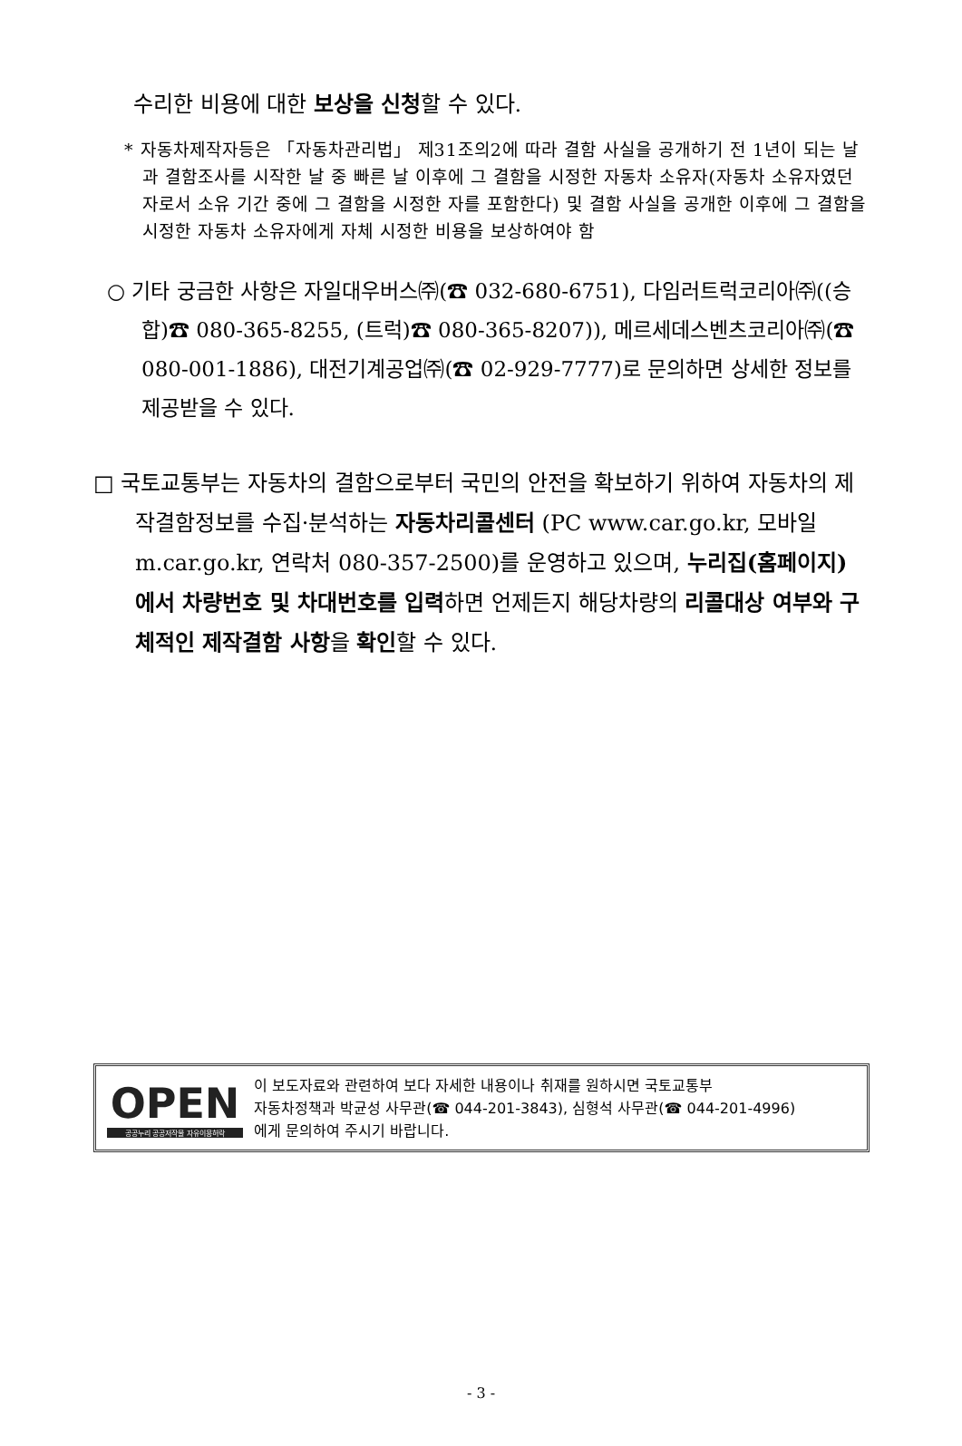수리한 비용에 대한 보상을 신청할 수 있다.
* 자동차제작자등은 「자동차관리법」 제31조의2에 따라 결함 사실을 공개하기 전 1년이 되는 날과 결함조사를 시작한 날 중 빠른 날 이후에 그 결함을 시정한 자동차 소유자(자동차 소유자였던 자로서 소유 기간 중에 그 결함을 시정한 자를 포함한다) 및 결함 사실을 공개한 이후에 그 결함을 시정한 자동차 소유자에게 자체 시정한 비용을 보상하여야 함
○ 기타 궁금한 사항은 자일대우버스㈜(☎ 032-680-6751), 다임러트럭코리아㈜((승합)☎ 080-365-8255, (트럭)☎ 080-365-8207)), 메르세데스벤츠코리아㈜(☎ 080-001-1886), 대전기계공업㈜(☎ 02-929-7777)로 문의하면 상세한 정보를 제공받을 수 있다.
□ 국토교통부는 자동차의 결함으로부터 국민의 안전을 확보하기 위하여 자동차의 제작결함정보를 수집·분석하는 자동차리콜센터 (PC www.car.go.kr, 모바일 m.car.go.kr, 연락처 080-357-2500)를 운영하고 있으며, 누리집(홈페이지)에서 차량번호 및 차대번호를 입력하면 언제든지 해당차량의 리콜대상 여부와 구체적인 제작결함 사항을 확인할 수 있다.
OPEN
공공누리 공공저작물 자유이용허락
이 보도자료와 관련하여 보다 자세한 내용이나 취재를 원하시면 국토교통부
자동차정책과 박균성 사무관(☎ 044-201-3843), 심형석 사무관(☎ 044-201-4996)
에게 문의하여 주시기 바랍니다.
- 3 -